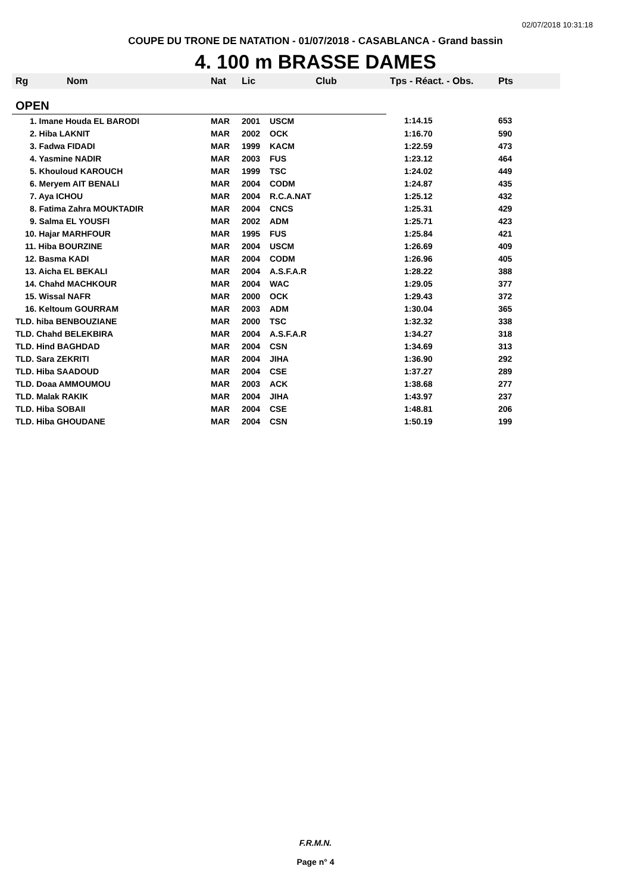02/07/2018 10:31:18
COUPE DU TRONE DE NATATION - 01/07/2018 - CASABLANCA - Grand bassin
4. 100 m BRASSE DAMES
| Rg | Nom | Nat | Lic | Club | Tps - Réact. - Obs. | Pts |
| --- | --- | --- | --- | --- | --- | --- |
| OPEN | | | | | | |
| 1. Imane Houda EL BARODI | | MAR | 2001 | USCM | 1:14.15 | 653 |
| 2. Hiba LAKNIT | | MAR | 2002 | OCK | 1:16.70 | 590 |
| 3. Fadwa FIDADI | | MAR | 1999 | KACM | 1:22.59 | 473 |
| 4. Yasmine NADIR | | MAR | 2003 | FUS | 1:23.12 | 464 |
| 5. Khouloud KAROUCH | | MAR | 1999 | TSC | 1:24.02 | 449 |
| 6. Meryem AIT BENALI | | MAR | 2004 | CODM | 1:24.87 | 435 |
| 7. Aya ICHOU | | MAR | 2004 | R.C.A.NAT | 1:25.12 | 432 |
| 8. Fatima Zahra MOUKTADIR | | MAR | 2004 | CNCS | 1:25.31 | 429 |
| 9. Salma EL YOUSFI | | MAR | 2002 | ADM | 1:25.71 | 423 |
| 10. Hajar MARHFOUR | | MAR | 1995 | FUS | 1:25.84 | 421 |
| 11. Hiba BOURZINE | | MAR | 2004 | USCM | 1:26.69 | 409 |
| 12. Basma KADI | | MAR | 2004 | CODM | 1:26.96 | 405 |
| 13. Aicha EL BEKALI | | MAR | 2004 | A.S.F.A.R | 1:28.22 | 388 |
| 14. Chahd MACHKOUR | | MAR | 2004 | WAC | 1:29.05 | 377 |
| 15. Wissal NAFR | | MAR | 2000 | OCK | 1:29.43 | 372 |
| 16. Keltoum GOURRAM | | MAR | 2003 | ADM | 1:30.04 | 365 |
| TLD. hiba BENBOUZIANE | | MAR | 2000 | TSC | 1:32.32 | 338 |
| TLD. Chahd BELEKBIRA | | MAR | 2004 | A.S.F.A.R | 1:34.27 | 318 |
| TLD. Hind BAGHDAD | | MAR | 2004 | CSN | 1:34.69 | 313 |
| TLD. Sara ZEKRITI | | MAR | 2004 | JIHA | 1:36.90 | 292 |
| TLD. Hiba SAADOUD | | MAR | 2004 | CSE | 1:37.27 | 289 |
| TLD. Doaa AMMOUMOU | | MAR | 2003 | ACK | 1:38.68 | 277 |
| TLD. Malak RAKIK | | MAR | 2004 | JIHA | 1:43.97 | 237 |
| TLD. Hiba SOBAII | | MAR | 2004 | CSE | 1:48.81 | 206 |
| TLD. Hiba GHOUDANE | | MAR | 2004 | CSN | 1:50.19 | 199 |
F.R.M.N.
Page n° 4